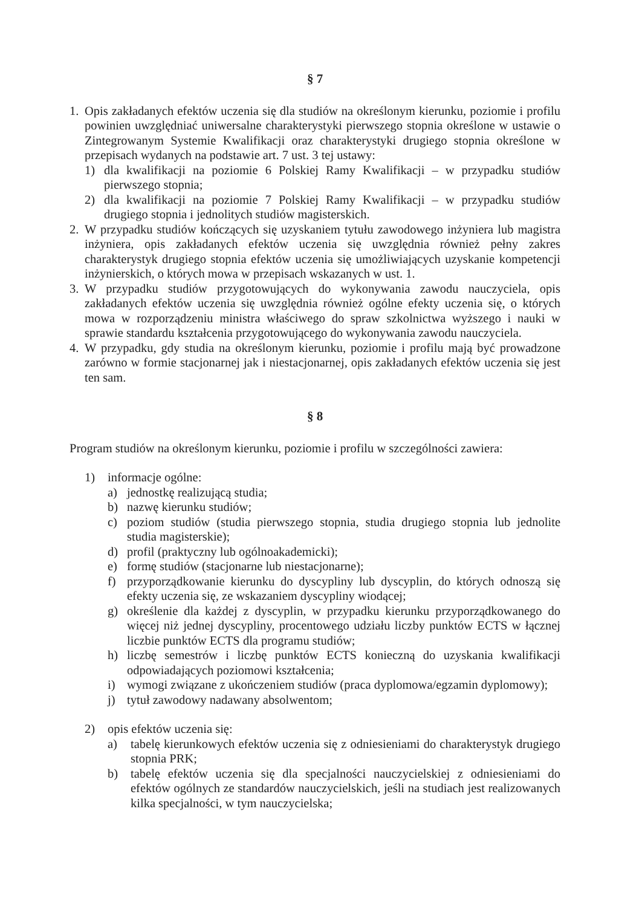§ 7
1. Opis zakładanych efektów uczenia się dla studiów na określonym kierunku, poziomie i profilu powinien uwzględniać uniwersalne charakterystyki pierwszego stopnia określone w ustawie o Zintegrowanym Systemie Kwalifikacji oraz charakterystyki drugiego stopnia określone w przepisach wydanych na podstawie art. 7 ust. 3 tej ustawy:
1) dla kwalifikacji na poziomie 6 Polskiej Ramy Kwalifikacji – w przypadku studiów pierwszego stopnia;
2) dla kwalifikacji na poziomie 7 Polskiej Ramy Kwalifikacji – w przypadku studiów drugiego stopnia i jednolitych studiów magisterskich.
2. W przypadku studiów kończących się uzyskaniem tytułu zawodowego inżyniera lub magistra inżyniera, opis zakładanych efektów uczenia się uwzględnia również pełny zakres charakterystyk drugiego stopnia efektów uczenia się umożliwiających uzyskanie kompetencji inżynierskich, o których mowa w przepisach wskazanych w ust. 1.
3. W przypadku studiów przygotowujących do wykonywania zawodu nauczyciela, opis zakładanych efektów uczenia się uwzględnia również ogólne efekty uczenia się, o których mowa w rozporządzeniu ministra właściwego do spraw szkolnictwa wyższego i nauki w sprawie standardu kształcenia przygotowującego do wykonywania zawodu nauczyciela.
4. W przypadku, gdy studia na określonym kierunku, poziomie i profilu mają być prowadzone zarówno w formie stacjonarnej jak i niestacjonarnej, opis zakładanych efektów uczenia się jest ten sam.
§ 8
Program studiów na określonym kierunku, poziomie i profilu w szczególności zawiera:
1) informacje ogólne:
a) jednostkę realizującą studia;
b) nazwę kierunku studiów;
c) poziom studiów (studia pierwszego stopnia, studia drugiego stopnia lub jednolite studia magisterskie);
d) profil (praktyczny lub ogólnoakademicki);
e) formę studiów (stacjonarne lub niestacjonarne);
f) przyporządkowanie kierunku do dyscypliny lub dyscyplin, do których odnoszą się efekty uczenia się, ze wskazaniem dyscypliny wiodącej;
g) określenie dla każdej z dyscyplin, w przypadku kierunku przyporządkowanego do więcej niż jednej dyscypliny, procentowego udziału liczby punktów ECTS w łącznej liczbie punktów ECTS dla programu studiów;
h) liczbę semestrów i liczbę punktów ECTS konieczną do uzyskania kwalifikacji odpowiadających poziomowi kształcenia;
i) wymogi związane z ukończeniem studiów (praca dyplomowa/egzamin dyplomowy);
j) tytuł zawodowy nadawany absolwentom;
2) opis efektów uczenia się:
a) tabelę kierunkowych efektów uczenia się z odniesieniami do charakterystyk drugiego stopnia PRK;
b) tabelę efektów uczenia się dla specjalności nauczycielskiej z odniesieniami do efektów ogólnych ze standardów nauczycielskich, jeśli na studiach jest realizowanych kilka specjalności, w tym nauczycielska;